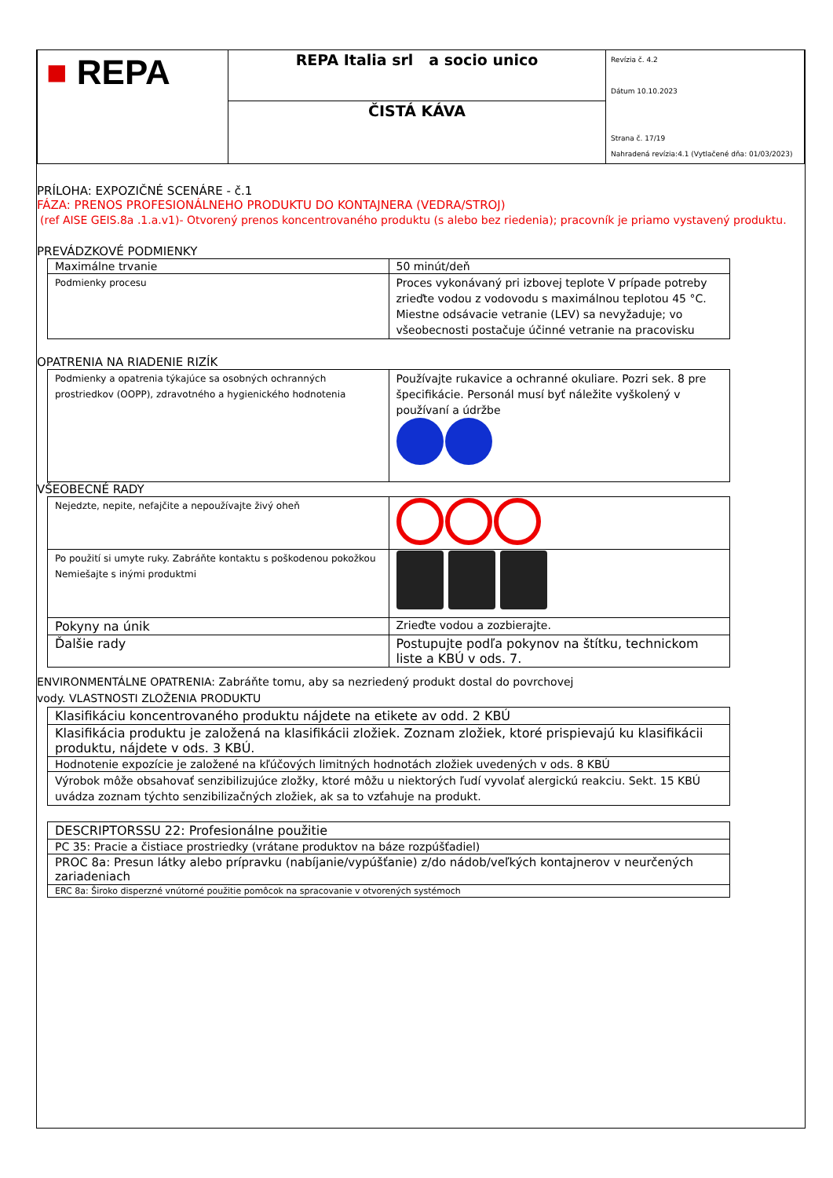| ■ REPA | REPA Italia srl a socio unico | Revízia č. 4.2 Dátum 10.10.2023 Strana č. 17/19 Nahradená revízia:4.1 (Vytlačené dňa: 01/03/2023) |
| | ČISTÁ KÁVA | |
PRÍLOHA: EXPOZIČNÉ SCENÁRE - č.1
FÁZA: PRENOS PROFESIONÁLNEHO PRODUKTU DO KONTAJNERA (VEDRA/STROJ)
(ref AISE GEIS.8a .1.a.v1)- Otvorený prenos koncentrovaného produktu (s alebo bez riedenia); pracovník je priamo vystavený produktu.
PREVÁDZKOVÉ PODMIENKY
| Maximálne trvanie | 50 minút/deň |
| Podmienky procesu | Proces vykonávaný pri izbovej teplote V prípade potreby zrieďte vodou z vodovodu s maximálnou teplotou 45 °C. Miestne odsávacie vetranie (LEV) sa nevyžaduje; vo všeobecnosti postačuje účinné vetranie na pracovisku |
OPATRENIA NA RIADENIE RIZÍK
| Podmienky a opatrenia týkajúce sa osobných ochranných prostriedkov (OOPP), zdravotného a hygienického hodnotenia | Používajte rukavice a ochranné okuliare. Pozri sek. 8 pre špecifikácie. Personál musí byť náležite vyškolený v používaní a údržbe |
VŠEOBECNÉ RADY
| Nejedzte, nepite, nefajčite a nepoužívajte živý oheň | |
| Po použití si umyte ruky. Zabráňte kontaktu s poškodenou pokožkou Nemiešajte s inými produktmi | |
| Pokyny na únik | Zrieďte vodou a zozbierajte. |
| Ďalšie rady | Postupujte podľa pokynov na štítku, technickom liste a KBÚ v ods. 7. |
ENVIRONMENTÁLNE OPATRENIA: Zabráňte tomu, aby sa nezriedený produkt dostal do povrchovej
vody. VLASTNOSTI ZLOŽENIA PRODUKTU
| Klasifikáciu koncentrovaného produktu nájdete na etikete av odd. 2 KBÚ |
| Klasifikácia produktu je založená na klasifikácii zložiek. Zoznam zložiek, ktoré prispievajú ku klasifikácii produktu, nájdete v ods. 3 KBÚ. |
| Hodnotenie expozície je založené na kľúčových limitných hodnotách zložiek uvedených v ods. 8 KBÚ |
| Výrobok môže obsahovať senzibilizujúce zložky, ktoré môžu u niektorých ľudí vyvolať alergickú reakciu. Sekt. 15 KBÚ uvádza zoznam týchto senzibilizačných zložiek, ak sa to vzťahuje na produkt. |
| DESCRIPTORSSU 22: Profesionálne použitie |
| PC 35: Pracie a čistiace prostriedky (vrátane produktov na báze rozpúšťadiel) |
| PROC 8a: Presun látky alebo prípravku (nabíjanie/vypúšťanie) z/do nádob/veľkých kontajnerov v neurčených zariadeniach |
| ERC 8a: Široko disperzné vnútorné použitie pomôcok na spracovanie v otvorených systémoch |